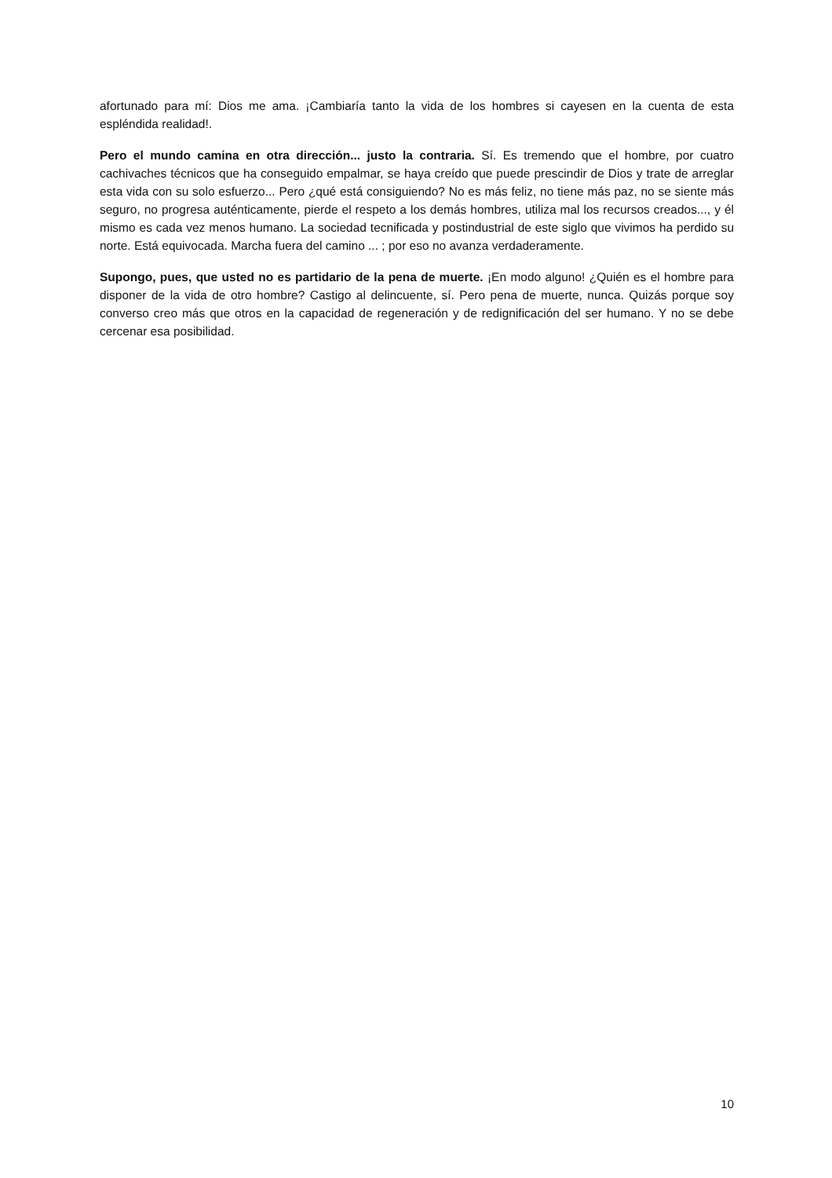afortunado para mí: Dios me ama. ¡Cambiaría tanto la vida de los hombres si cayesen en la cuenta de esta espléndida realidad!.
Pero el mundo camina en otra dirección... justo la contraria. Sí. Es tremendo que el hombre, por cuatro cachivaches técnicos que ha conseguido empalmar, se haya creído que puede prescindir de Dios y trate de arreglar esta vida con su solo esfuerzo... Pero ¿qué está consiguiendo? No es más feliz, no tiene más paz, no se siente más seguro, no progresa auténticamente, pierde el respeto a los demás hombres, utiliza mal los recursos creados..., y él mismo es cada vez menos humano. La sociedad tecnificada y postindustrial de este siglo que vivimos ha perdido su norte. Está equivocada. Marcha fuera del camino ... ; por eso no avanza verdaderamente.
Supongo, pues, que usted no es partidario de la pena de muerte. ¡En modo alguno! ¿Quién es el hombre para disponer de la vida de otro hombre? Castigo al delincuente, sí. Pero pena de muerte, nunca. Quizás porque soy converso creo más que otros en la capacidad de regeneración y de redignificación del ser humano. Y no se debe cercenar esa posibilidad.
10